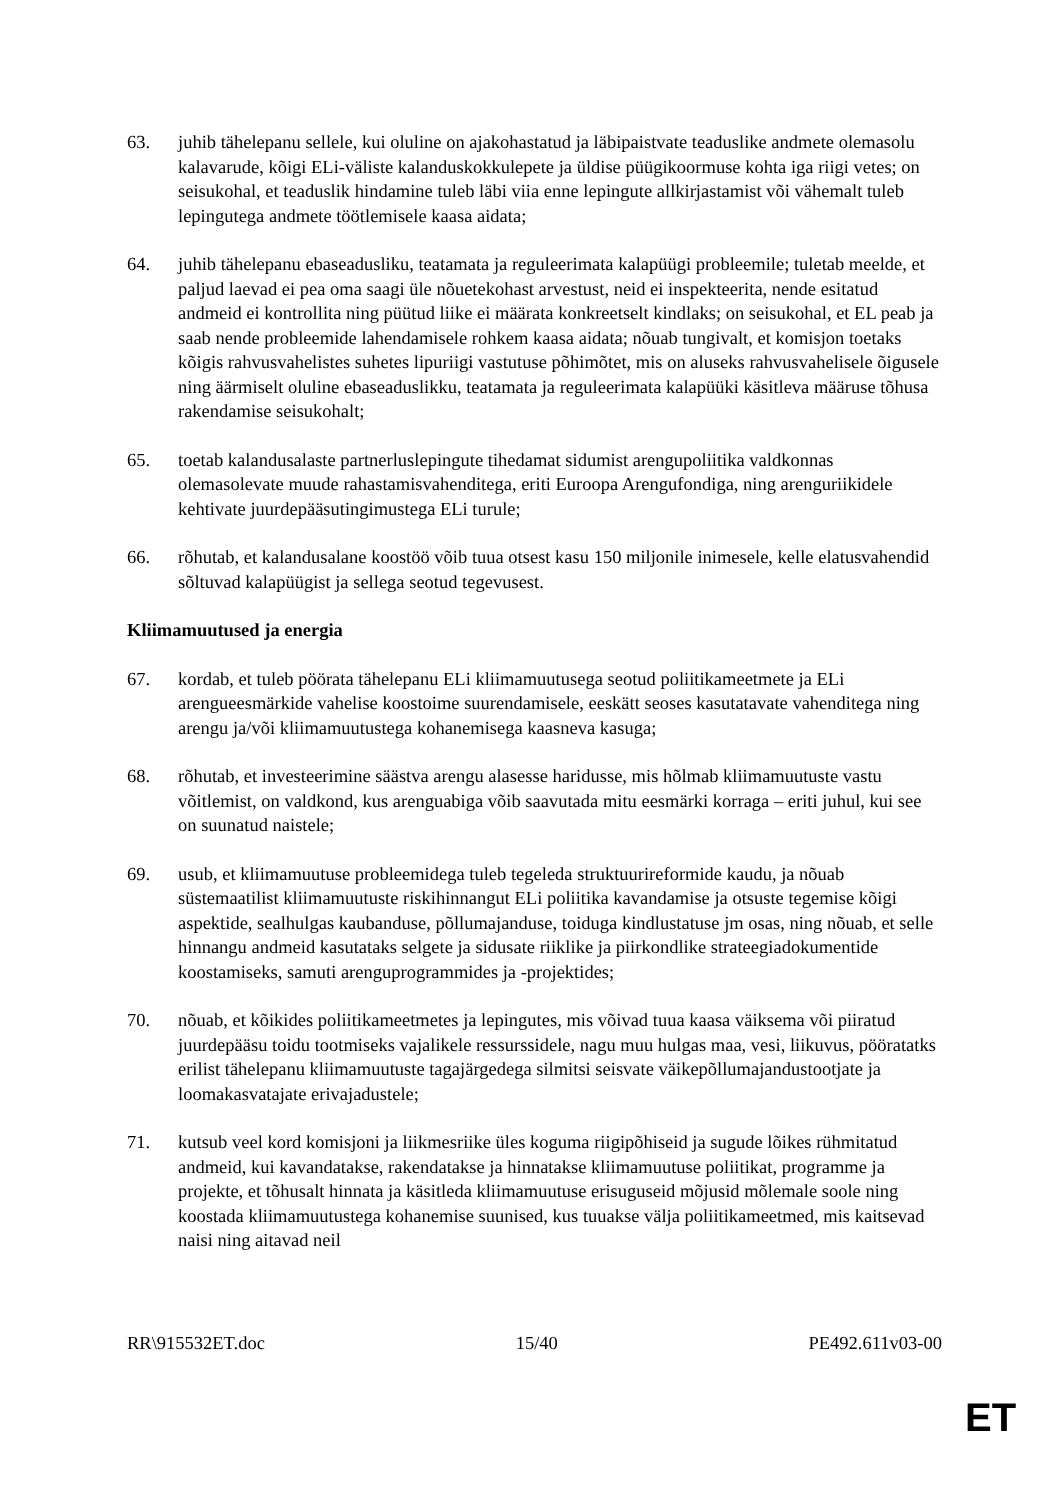63. juhib tähelepanu sellele, kui oluline on ajakohastatud ja läbipaistvate teaduslike andmete olemasolu kalavarude, kõigi ELi-väliste kalanduskokkulepete ja üldise püügikoormuse kohta iga riigi vetes; on seisukohal, et teaduslik hindamine tuleb läbi viia enne lepingute allkirjastamist või vähemalt tuleb lepingutega andmete töötlemisele kaasa aidata;
64. juhib tähelepanu ebaseadusliku, teatamata ja reguleerimata kalapüügi probleemile; tuletab meelde, et paljud laevad ei pea oma saagi üle nõuetekohast arvestust, neid ei inspekteerita, nende esitatud andmeid ei kontrollita ning püütud liike ei määrata konkreetselt kindlaks; on seisukohal, et EL peab ja saab nende probleemide lahendamisele rohkem kaasa aidata; nõuab tungivalt, et komisjon toetaks kõigis rahvusvahelistes suhetes lipuriigi vastutuse põhimõtet, mis on aluseks rahvusvahelisele õigusele ning äärmiselt oluline ebaseaduslikku, teatamata ja reguleerimata kalapüüki käsitleva määruse tõhusa rakendamise seisukohalt;
65. toetab kalandusalaste partnerluslepingute tihedamat sidumist arengupoliitika valdkonnas olemasolevate muude rahastamisvahenditega, eriti Euroopa Arengufondiga, ning arenguriikidele kehtivate juurdepääsutingimustega ELi turule;
66. rõhutab, et kalandusalane koostöö võib tuua otsest kasu 150 miljonile inimesele, kelle elatusvahendid sõltuvad kalapüügist ja sellega seotud tegevusest.
Kliimamuutused ja energia
67. kordab, et tuleb pöörata tähelepanu ELi kliimamuutusega seotud poliitikameetmete ja ELi arengueesmärkide vahelise koostoime suurendamisele, eeskätt seoses kasutatavate vahenditega ning arengu ja/või kliimamuutustega kohanemisega kaasneva kasuga;
68. rõhutab, et investeerimine säästva arengu alasesse haridusse, mis hõlmab kliimamuutuste vastu võitlemist, on valdkond, kus arenguabiga võib saavutada mitu eesmärki korraga – eriti juhul, kui see on suunatud naistele;
69. usub, et kliimamuutuse probleemidega tuleb tegeleda struktuurireformide kaudu, ja nõuab süstemaatilist kliimamuutuste riskihinnangut ELi poliitika kavandamise ja otsuste tegemise kõigi aspektide, sealhulgas kaubanduse, põllumajanduse, toiduga kindlustatuse jm osas, ning nõuab, et selle hinnangu andmeid kasutataks selgete ja sidusate riiklike ja piirkondlike strateegiadokumentide koostamiseks, samuti arenguprogrammides ja -projektides;
70. nõuab, et kõikides poliitikameetmetes ja lepingutes, mis võivad tuua kaasa väiksema või piiratud juurdepääsu toidu tootmiseks vajalikele ressurssidele, nagu muu hulgas maa, vesi, liikuvus, pööratatks erilist tähelepanu kliimamuutuste tagajärgedega silmitsi seisvate väikepõllumajandustootjate ja loomakasvatajate erivajadustele;
71. kutsub veel kord komisjoni ja liikmesriike üles koguma riigipõhiseid ja sugude lõikes rühmitatud andmeid, kui kavandatakse, rakendatakse ja hinnatakse kliimamuutuse poliitikat, programme ja projekte, et tõhusalt hinnata ja käsitleda kliimamuutuse erisuguseid mõjusid mõlemale soole ning koostada kliimamuutustega kohanemise suunised, kus tuuakse välja poliitikameetmed, mis kaitsevad naisi ning aitavad neil
RR\915532ET.doc 15/40 PE492.611v03-00
ET